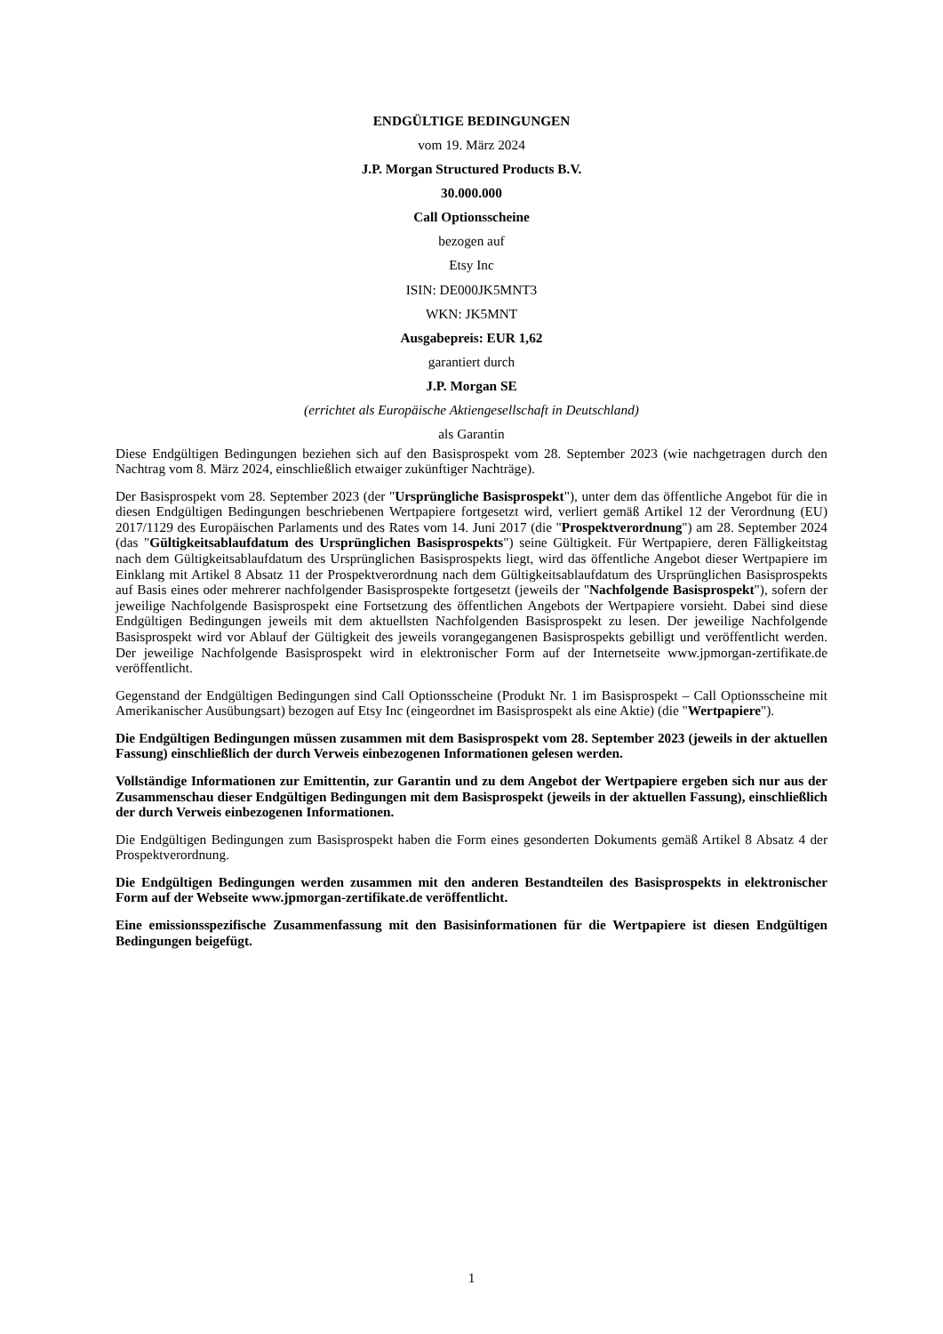ENDGÜLTIGE BEDINGUNGEN
vom 19. März 2024
J.P. Morgan Structured Products B.V.
30.000.000
Call Optionsscheine
bezogen auf
Etsy Inc
ISIN: DE000JK5MNT3
WKN: JK5MNT
Ausgabepreis: EUR 1,62
garantiert durch
J.P. Morgan SE
(errichtet als Europäische Aktiengesellschaft in Deutschland)
als Garantin
Diese Endgültigen Bedingungen beziehen sich auf den Basisprospekt vom 28. September 2023 (wie nachgetragen durch den Nachtrag vom 8. März 2024, einschließlich etwaiger zukünftiger Nachträge).
Der Basisprospekt vom 28. September 2023 (der "Ursprüngliche Basisprospekt"), unter dem das öffentliche Angebot für die in diesen Endgültigen Bedingungen beschriebenen Wertpapiere fortgesetzt wird, verliert gemäß Artikel 12 der Verordnung (EU) 2017/1129 des Europäischen Parlaments und des Rates vom 14. Juni 2017 (die "Prospektverordnung") am 28. September 2024 (das "Gültigkeitsablaufdatum des Ursprünglichen Basisprospekts") seine Gültigkeit. Für Wertpapiere, deren Fälligkeitstag nach dem Gültigkeitsablaufdatum des Ursprünglichen Basisprospekts liegt, wird das öffentliche Angebot dieser Wertpapiere im Einklang mit Artikel 8 Absatz 11 der Prospektverordnung nach dem Gültigkeitsablaufdatum des Ursprünglichen Basisprospekts auf Basis eines oder mehrerer nachfolgender Basisprospekte fortgesetzt (jeweils der "Nachfolgende Basisprospekt"), sofern der jeweilige Nachfolgende Basisprospekt eine Fortsetzung des öffentlichen Angebots der Wertpapiere vorsieht. Dabei sind diese Endgültigen Bedingungen jeweils mit dem aktuellsten Nachfolgenden Basisprospekt zu lesen. Der jeweilige Nachfolgende Basisprospekt wird vor Ablauf der Gültigkeit des jeweils vorangegangenen Basisprospekts gebilligt und veröffentlicht werden. Der jeweilige Nachfolgende Basisprospekt wird in elektronischer Form auf der Internetseite www.jpmorgan-zertifikate.de veröffentlicht.
Gegenstand der Endgültigen Bedingungen sind Call Optionsscheine (Produkt Nr. 1 im Basisprospekt – Call Optionsscheine mit Amerikanischer Ausübungsart) bezogen auf Etsy Inc (eingeordnet im Basisprospekt als eine Aktie) (die "Wertpapiere").
Die Endgültigen Bedingungen müssen zusammen mit dem Basisprospekt vom 28. September 2023 (jeweils in der aktuellen Fassung) einschließlich der durch Verweis einbezogenen Informationen gelesen werden.
Vollständige Informationen zur Emittentin, zur Garantin und zu dem Angebot der Wertpapiere ergeben sich nur aus der Zusammenschau dieser Endgültigen Bedingungen mit dem Basisprospekt (jeweils in der aktuellen Fassung), einschließlich der durch Verweis einbezogenen Informationen.
Die Endgültigen Bedingungen zum Basisprospekt haben die Form eines gesonderten Dokuments gemäß Artikel 8 Absatz 4 der Prospektverordnung.
Die Endgültigen Bedingungen werden zusammen mit den anderen Bestandteilen des Basisprospekts in elektronischer Form auf der Webseite www.jpmorgan-zertifikate.de veröffentlicht.
Eine emissionsspezifische Zusammenfassung mit den Basisinformationen für die Wertpapiere ist diesen Endgültigen Bedingungen beigefügt.
1